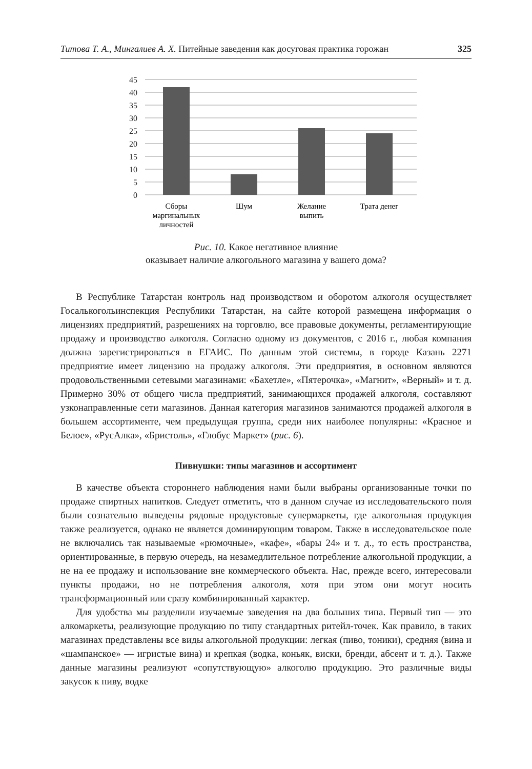Титова Т. А., Мингалиев А. Х. Питейные заведения как досуговая практика горожан 325
45
40
35
30
25
20
15
10
5
0
Сборы
маргинальных
личностей
Шум
Желание
выпить
Трата денег
Рис. 10. Какое негативное влияние
оказывает наличие алкогольного магазина у вашего дома?
В Республике Татарстан контроль над производством и оборотом алкоголя осуществляет Госалькогольинспекция Республики Татарстан, на сайте которой размещена информация о лицензиях предприятий, разрешениях на торговлю, все правовые документы, регламентирующие продажу и производство алкоголя. Согласно одному из документов, с 2016 г., любая компания должна зарегистрироваться в ЕГАИС. По данным этой системы, в городе Казань 2271 предприятие имеет лицензию на продажу алкоголя. Эти предприятия, в основном являются продовольственными сетевыми магазинами: «Бахетле», «Пятерочка», «Магнит», «Верный» и т. д. Примерно 30% от общего числа предприятий, занимающихся продажей алкоголя, составляют узконаправленные сети магазинов. Данная категория магазинов занимаются продажей алкоголя в большем ассортименте, чем предыдущая группа, среди них наиболее популярны: «Красное и Белое», «РусАлка», «Бристоль», «Глобус Маркет» (рис. 6).
Пивнушки: типы магазинов и ассортимент
В качестве объекта стороннего наблюдения нами были выбраны организованные точки по продаже спиртных напитков. Следует отметить, что в данном случае из исследовательского поля были сознательно выведены рядовые продуктовые супермаркеты, где алкогольная продукция также реализуется, однако не является доминирующим товаром. Также в исследовательское поле не включались так называемые «рюмочные», «кафе», «бары 24» и т. д., то есть пространства, ориентированные, в первую очередь, на незамедлительное потребление алкогольной продукции, а не на ее продажу и использование вне коммерческого объекта. Нас, прежде всего, интересовали пункты продажи, но не потребления алкоголя, хотя при этом они могут носить трансформационный или сразу комбинированный характер.
Для удобства мы разделили изучаемые заведения на два больших типа. Первый тип — это алкомаркеты, реализующие продукцию по типу стандартных ритейл-точек. Как правило, в таких магазинах представлены все виды алкогольной продукции: легкая (пиво, тоники), средняя (вина и «шампанское» — игристые вина) и крепкая (водка, коньяк, виски, бренди, абсент и т. д.). Также данные магазины реализуют «сопутствующую» алкоголю продукцию. Это различные виды закусок к пиву, водке